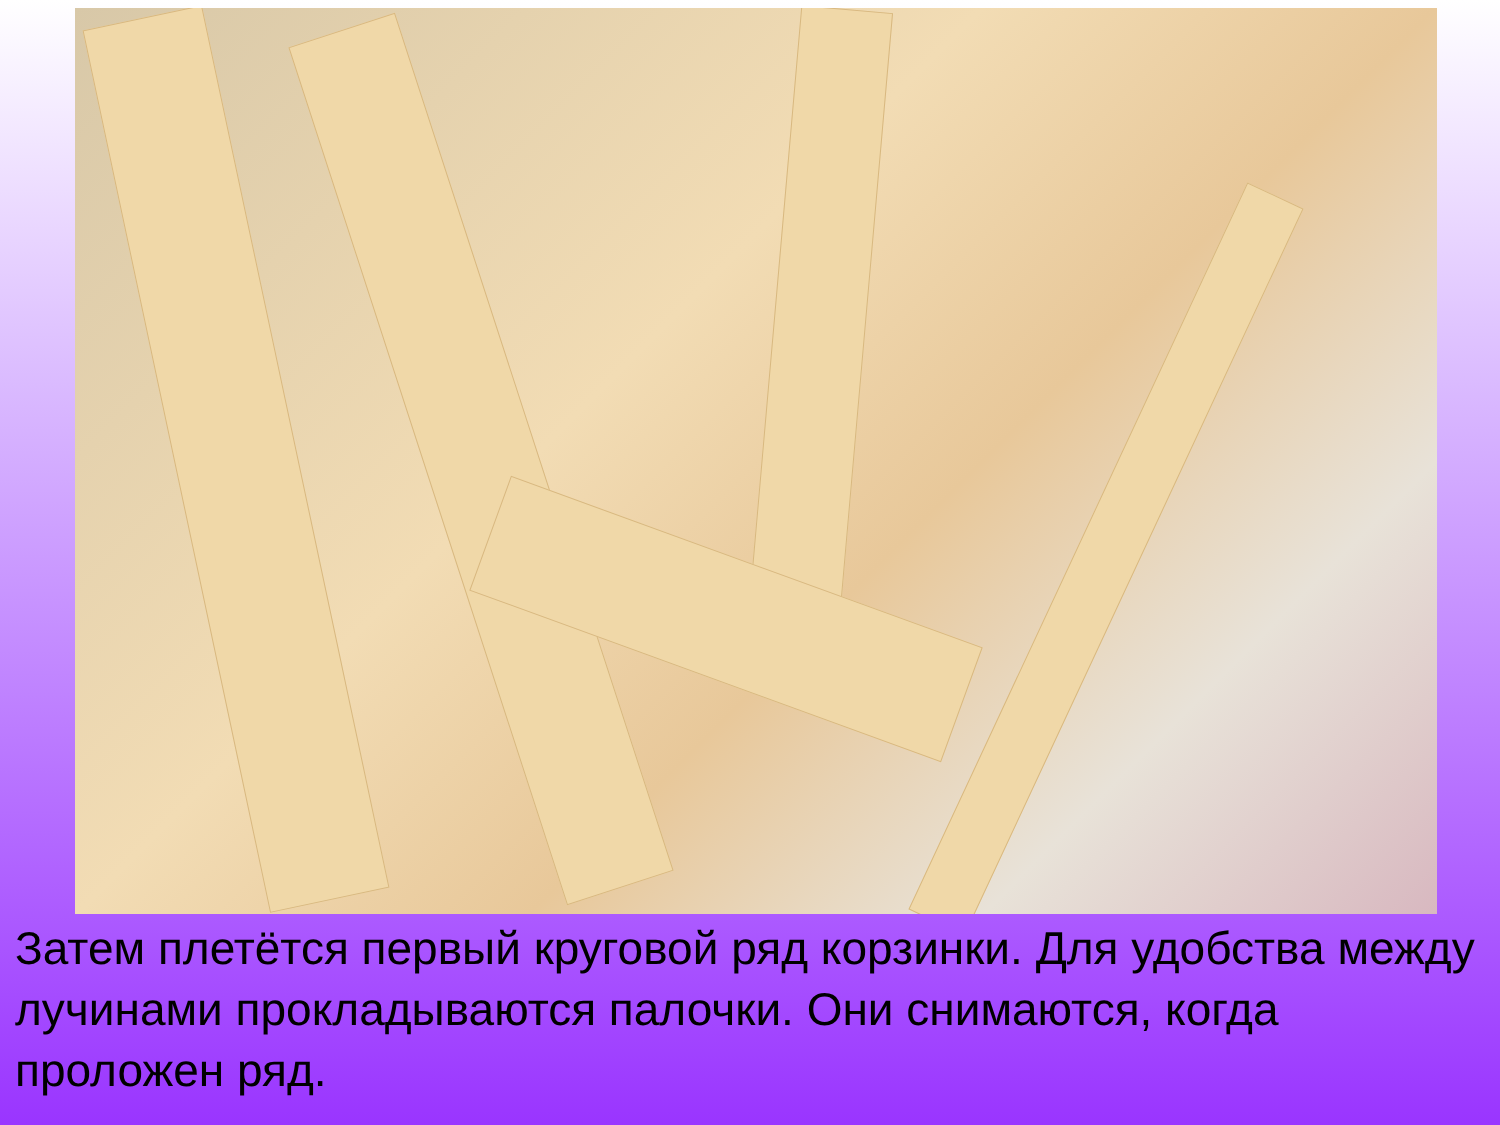Затем плетётся первый круговой ряд корзинки. Для удобства между лучинами прокладываются палочки. Они снимаются, когда проложен ряд.